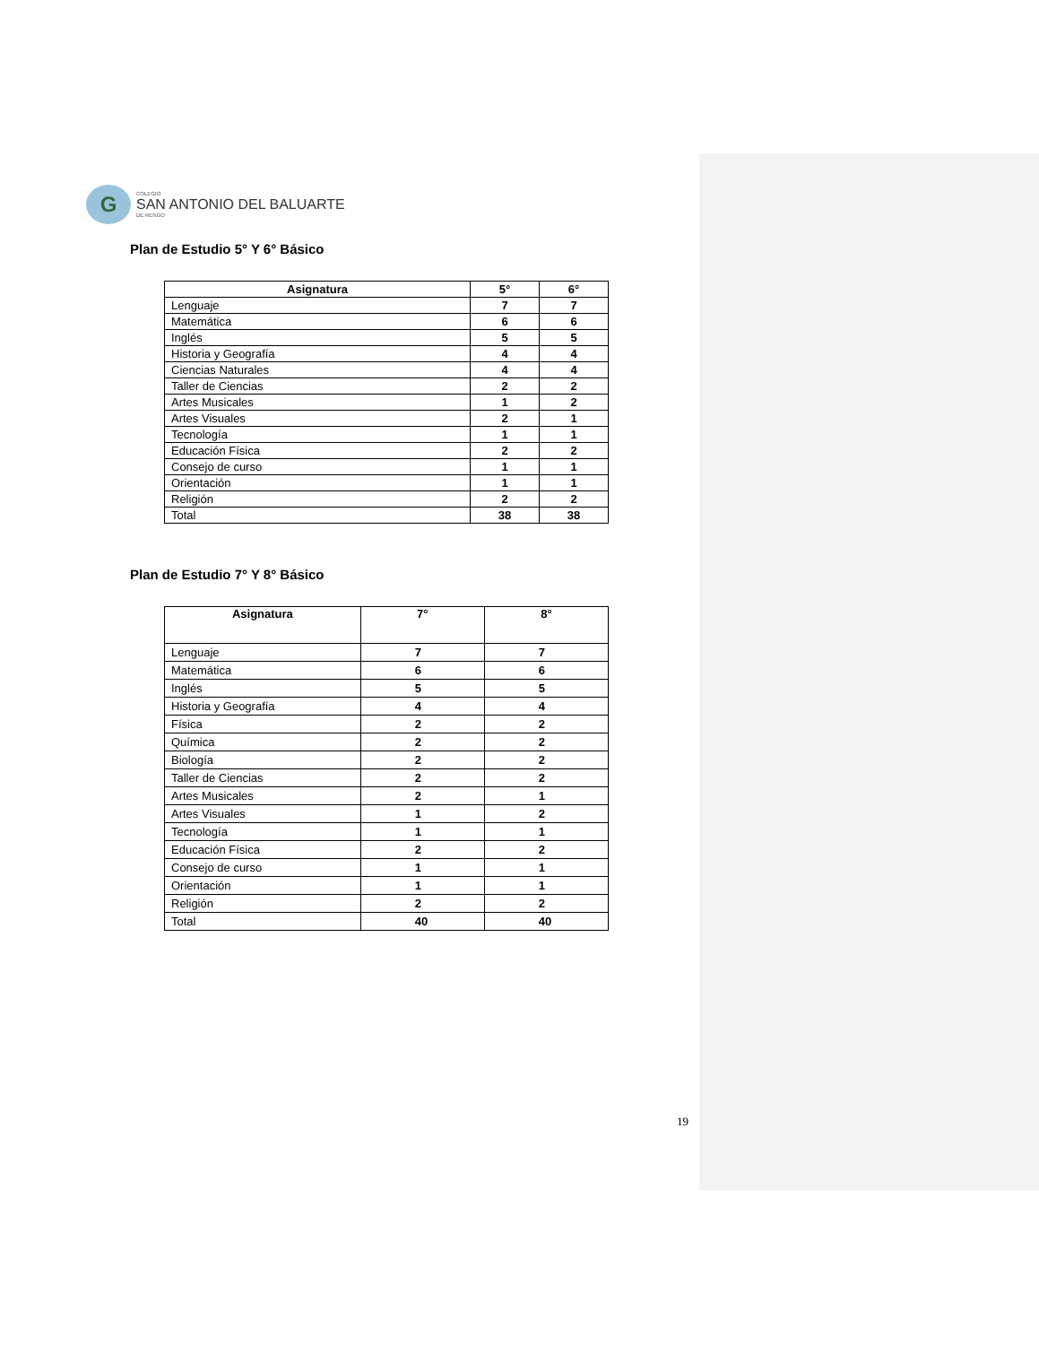G
COLEGIO
SAN ANTONIO DEL BALUARTE
DE RENGO
Plan de Estudio 5° Y 6° Básico
| Asignatura | 5° | 6° |
| --- | --- | --- |
| Lenguaje | 7 | 7 |
| Matemática | 6 | 6 |
| Inglés | 5 | 5 |
| Historia y Geografía | 4 | 4 |
| Ciencias Naturales | 4 | 4 |
| Taller de Ciencias | 2 | 2 |
| Artes Musicales | 1 | 2 |
| Artes Visuales | 2 | 1 |
| Tecnología | 1 | 1 |
| Educación Física | 2 | 2 |
| Consejo de curso | 1 | 1 |
| Orientación | 1 | 1 |
| Religión | 2 | 2 |
| Total | 38 | 38 |
Plan de Estudio 7° Y 8° Básico
| Asignatura | 7° | 8° |
| --- | --- | --- |
| Lenguaje | 7 | 7 |
| Matemática | 6 | 6 |
| Inglés | 5 | 5 |
| Historia y Geografía | 4 | 4 |
| Física | 2 | 2 |
| Química | 2 | 2 |
| Biología | 2 | 2 |
| Taller de Ciencias | 2 | 2 |
| Artes Musicales | 2 | 1 |
| Artes Visuales | 1 | 2 |
| Tecnología | 1 | 1 |
| Educación Física | 2 | 2 |
| Consejo de curso | 1 | 1 |
| Orientación | 1 | 1 |
| Religión | 2 | 2 |
| Total | 40 | 40 |
19